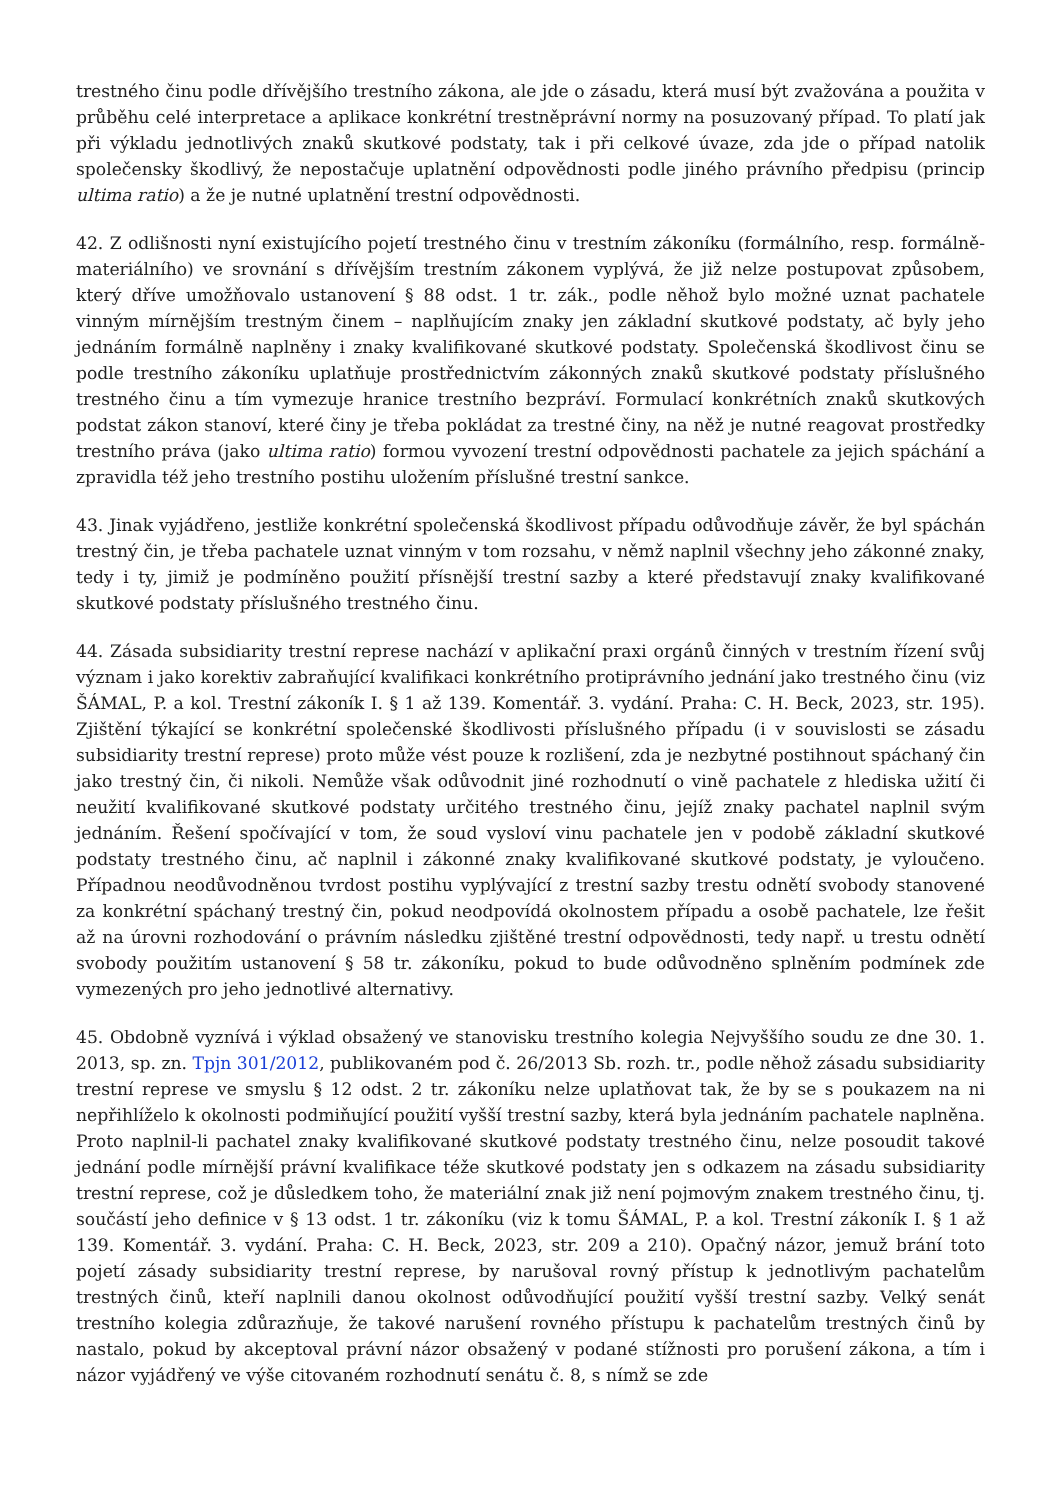trestného činu podle dřívějšího trestního zákona, ale jde o zásadu, která musí být zvažována a použita v průběhu celé interpretace a aplikace konkrétní trestněprávní normy na posuzovaný případ. To platí jak při výkladu jednotlivých znaků skutkové podstaty, tak i při celkové úvaze, zda jde o případ natolik společensky škodlivý, že nepostačuje uplatnění odpovědnosti podle jiného právního předpisu (princip ultima ratio) a že je nutné uplatnění trestní odpovědnosti.
42. Z odlišnosti nyní existujícího pojetí trestného činu v trestním zákoníku (formálního, resp. formálně-materiálního) ve srovnání s dřívějším trestním zákonem vyplývá, že již nelze postupovat způsobem, který dříve umožňovalo ustanovení § 88 odst. 1 tr. zák., podle něhož bylo možné uznat pachatele vinným mírnějším trestným činem – naplňujícím znaky jen základní skutkové podstaty, ač byly jeho jednáním formálně naplněny i znaky kvalifikované skutkové podstaty. Společenská škodlivost činu se podle trestního zákoníku uplatňuje prostřednictvím zákonných znaků skutkové podstaty příslušného trestného činu a tím vymezuje hranice trestního bezpráví. Formulací konkrétních znaků skutkových podstat zákon stanoví, které činy je třeba pokládat za trestné činy, na něž je nutné reagovat prostředky trestního práva (jako ultima ratio) formou vyvození trestní odpovědnosti pachatele za jejich spáchání a zpravidla též jeho trestního postihu uložením příslušné trestní sankce.
43. Jinak vyjádřeno, jestliže konkrétní společenská škodlivost případu odůvodňuje závěr, že byl spáchán trestný čin, je třeba pachatele uznat vinným v tom rozsahu, v němž naplnil všechny jeho zákonné znaky, tedy i ty, jimiž je podmíněno použití přísnější trestní sazby a které představují znaky kvalifikované skutkové podstaty příslušného trestného činu.
44. Zásada subsidiarity trestní represe nachází v aplikační praxi orgánů činných v trestním řízení svůj význam i jako korektiv zabraňující kvalifikaci konkrétního protiprávního jednání jako trestného činu (viz ŠÁMAL, P. a kol. Trestní zákoník I. § 1 až 139. Komentář. 3. vydání. Praha: C. H. Beck, 2023, str. 195). Zjištění týkající se konkrétní společenské škodlivosti příslušného případu (i v souvislosti se zásadu subsidiarity trestní represe) proto může vést pouze k rozlišení, zda je nezbytné postihnout spáchaný čin jako trestný čin, či nikoli. Nemůže však odůvodnit jiné rozhodnutí o vině pachatele z hlediska užití či neužití kvalifikované skutkové podstaty určitého trestného činu, jejíž znaky pachatel naplnil svým jednáním. Řešení spočívající v tom, že soud vysloví vinu pachatele jen v podobě základní skutkové podstaty trestného činu, ač naplnil i zákonné znaky kvalifikované skutkové podstaty, je vyloučeno. Případnou neodůvodněnou tvrdost postihu vyplývající z trestní sazby trestu odnětí svobody stanovené za konkrétní spáchaný trestný čin, pokud neodpovídá okolnostem případu a osobě pachatele, lze řešit až na úrovni rozhodování o právním následku zjištěné trestní odpovědnosti, tedy např. u trestu odnětí svobody použitím ustanovení § 58 tr. zákoníku, pokud to bude odůvodněno splněním podmínek zde vymezených pro jeho jednotlivé alternativy.
45. Obdobně vyznívá i výklad obsažený ve stanovisku trestního kolegia Nejvyššího soudu ze dne 30. 1. 2013, sp. zn. Tpjn 301/2012, publikovaném pod č. 26/2013 Sb. rozh. tr., podle něhož zásadu subsidiarity trestní represe ve smyslu § 12 odst. 2 tr. zákoníku nelze uplatňovat tak, že by se s poukazem na ni nepřihlíželo k okolnosti podmiňující použití vyšší trestní sazby, která byla jednáním pachatele naplněna. Proto naplnil-li pachatel znaky kvalifikované skutkové podstaty trestného činu, nelze posoudit takové jednání podle mírnější právní kvalifikace téže skutkové podstaty jen s odkazem na zásadu subsidiarity trestní represe, což je důsledkem toho, že materiální znak již není pojmovým znakem trestného činu, tj. součástí jeho definice v § 13 odst. 1 tr. zákoníku (viz k tomu ŠÁMAL, P. a kol. Trestní zákoník I. § 1 až 139. Komentář. 3. vydání. Praha: C. H. Beck, 2023, str. 209 a 210). Opačný názor, jemuž brání toto pojetí zásady subsidiarity trestní represe, by narušoval rovný přístup k jednotlivým pachatelům trestných činů, kteří naplnili danou okolnost odůvodňující použití vyšší trestní sazby. Velký senát trestního kolegia zdůrazňuje, že takové narušení rovného přístupu k pachatelům trestných činů by nastalo, pokud by akceptoval právní názor obsažený v podané stížnosti pro porušení zákona, a tím i názor vyjádřený ve výše citovaném rozhodnutí senátu č. 8, s nímž se zde